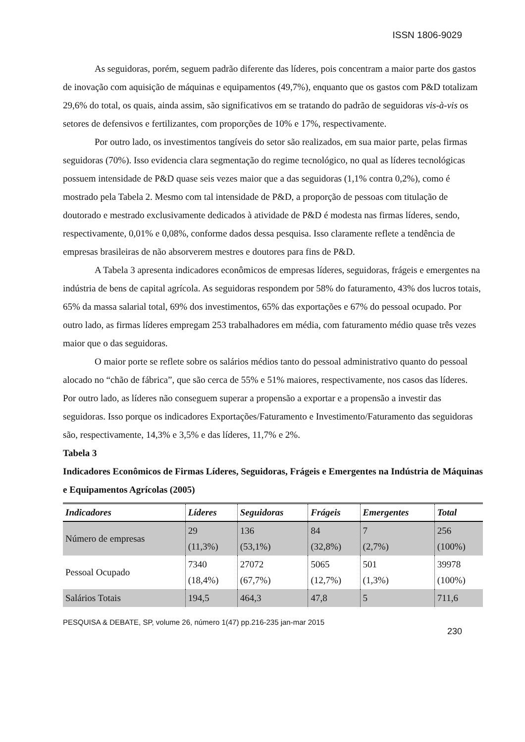ISSN 1806-9029
As seguidoras, porém, seguem padrão diferente das líderes, pois concentram a maior parte dos gastos de inovação com aquisição de máquinas e equipamentos (49,7%), enquanto que os gastos com P&D totalizam 29,6% do total, os quais, ainda assim, são significativos em se tratando do padrão de seguidoras vis-à-vis os setores de defensivos e fertilizantes, com proporções de 10% e 17%, respectivamente.
Por outro lado, os investimentos tangíveis do setor são realizados, em sua maior parte, pelas firmas seguidoras (70%). Isso evidencia clara segmentação do regime tecnológico, no qual as líderes tecnológicas possuem intensidade de P&D quase seis vezes maior que a das seguidoras (1,1% contra 0,2%), como é mostrado pela Tabela 2. Mesmo com tal intensidade de P&D, a proporção de pessoas com titulação de doutorado e mestrado exclusivamente dedicados à atividade de P&D é modesta nas firmas líderes, sendo, respectivamente, 0,01% e 0,08%, conforme dados dessa pesquisa. Isso claramente reflete a tendência de empresas brasileiras de não absorverem mestres e doutores para fins de P&D.
A Tabela 3 apresenta indicadores econômicos de empresas líderes, seguidoras, frágeis e emergentes na indústria de bens de capital agrícola. As seguidoras respondem por 58% do faturamento, 43% dos lucros totais, 65% da massa salarial total, 69% dos investimentos, 65% das exportações e 67% do pessoal ocupado. Por outro lado, as firmas líderes empregam 253 trabalhadores em média, com faturamento médio quase três vezes maior que o das seguidoras.
O maior porte se reflete sobre os salários médios tanto do pessoal administrativo quanto do pessoal alocado no “chão de fábrica”, que são cerca de 55% e 51% maiores, respectivamente, nos casos das líderes. Por outro lado, as líderes não conseguem superar a propensão a exportar e a propensão a investir das seguidoras. Isso porque os indicadores Exportações/Faturamento e Investimento/Faturamento das seguidoras são, respectivamente, 14,3% e 3,5% e das líderes, 11,7% e 2%.
Tabela 3
Indicadores Econômicos de Firmas Líderes, Seguidoras, Frágeis e Emergentes na Indústria de Máquinas e Equipamentos Agrícolas (2005)
| Indicadores | Líderes | Seguidoras | Frágeis | Emergentes | Total |
| --- | --- | --- | --- | --- | --- |
| Número de empresas | 29 (11,3%) | 136 (53,1%) | 84 (32,8%) | 7 (2,7%) | 256 (100%) |
| Pessoal Ocupado | 7340 (18,4%) | 27072 (67,7%) | 5065 (12,7%) | 501 (1,3%) | 39978 (100%) |
| Salários Totais | 194,5 | 464,3 | 47,8 | 5 | 711,6 |
PESQUISA & DEBATE, SP, volume 26, número 1(47) pp.216-235 jan-mar 2015
230